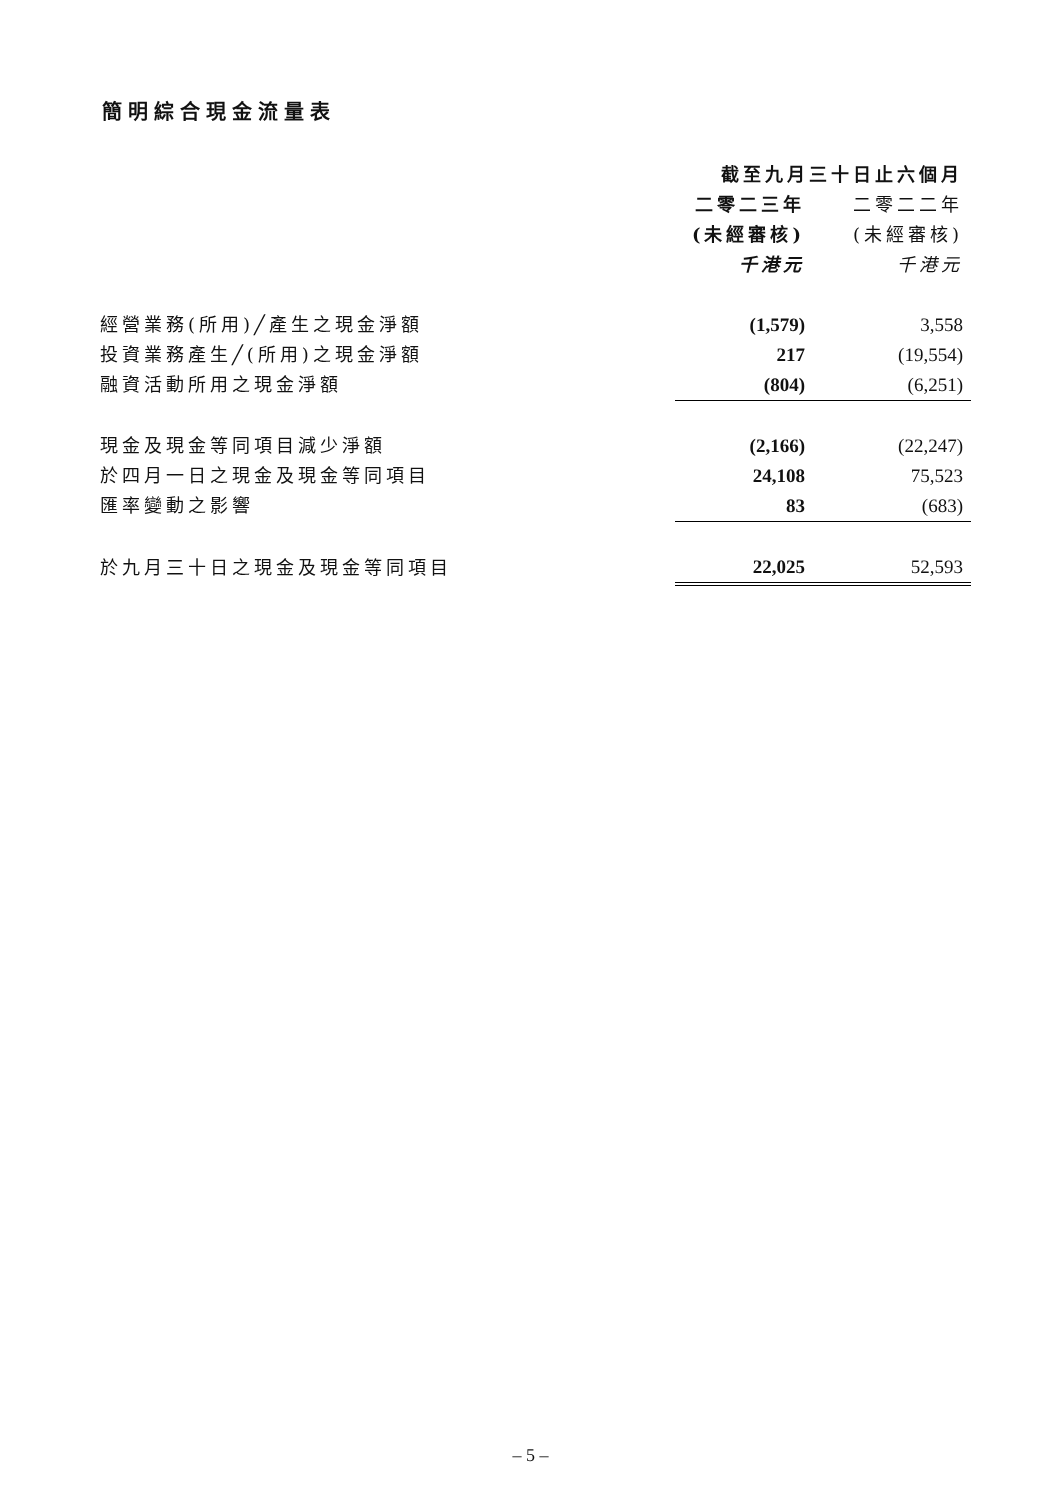簡明綜合現金流量表
| | 截至九月三十日止六個月 | |
| --- | --- | --- |
| | 二零二三年 | 二零二二年 |
| | (未經審核) | (未經審核) |
| | 千港元 | 千港元 |
| 經營業務(所用)╱產生之現金淨額 | (1,579) | 3,558 |
| 投資業務產生╱(所用)之現金淨額 | 217 | (19,554) |
| 融資活動所用之現金淨額 | (804) | (6,251) |
| 現金及現金等同項目減少淨額 | (2,166) | (22,247) |
| 於四月一日之現金及現金等同項目 | 24,108 | 75,523 |
| 匯率變動之影響 | 83 | (683) |
| 於九月三十日之現金及現金等同項目 | 22,025 | 52,593 |
– 5 –